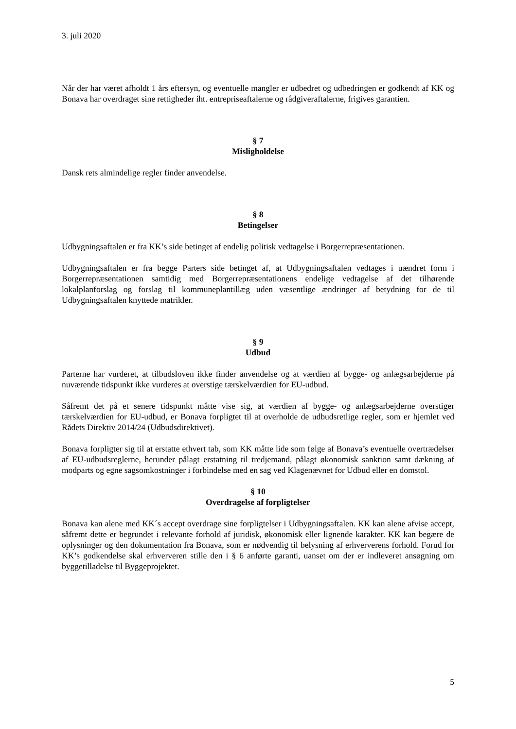3. juli 2020
Når der har været afholdt 1 års eftersyn, og eventuelle mangler er udbedret og udbedringen er godkendt af KK og Bonava har overdraget sine rettigheder iht. entrepriseaftalerne og rådgiveraftalerne, frigives garantien.
§ 7
Misligholdelse
Dansk rets almindelige regler finder anvendelse.
§ 8
Betingelser
Udbygningsaftalen er fra KK’s side betinget af endelig politisk vedtagelse i Borgerrepræsentationen.
Udbygningsaftalen er fra begge Parters side betinget af, at Udbygningsaftalen vedtages i uændret form i Borgerrepræsentationen samtidig med Borgerrepræsentationens endelige vedtagelse af det tilhørende lokalplanforslag og forslag til kommuneplantillæg uden væsentlige ændringer af betydning for de til Udbygningsaftalen knyttede matrikler.
§ 9
Udbud
Parterne har vurderet, at tilbudsloven ikke finder anvendelse og at værdien af bygge- og anlægsarbejderne på nuværende tidspunkt ikke vurderes at overstige tærskelværdien for EU-udbud.
Såfremt det på et senere tidspunkt måtte vise sig, at værdien af bygge- og anlægsarbejderne overstiger tærskelværdien for EU-udbud, er Bonava forpligtet til at overholde de udbudsretlige regler, som er hjemlet ved Rådets Direktiv 2014/24 (Udbudsdirektivet).
Bonava forpligter sig til at erstatte ethvert tab, som KK måtte lide som følge af Bonava’s eventuelle overtrædelser af EU-udbudsreglerne, herunder pålagt erstatning til tredjemand, pålagt økonomisk sanktion samt dækning af modparts og egne sagsomkostninger i forbindelse med en sag ved Klagenævnet for Udbud eller en domstol.
§ 10
Overdragelse af forpligtelser
Bonava kan alene med KK´s accept overdrage sine forpligtelser i Udbygningsaftalen. KK kan alene afvise accept, såfremt dette er begrundet i relevante forhold af juridisk, økonomisk eller lignende karakter. KK kan begære de oplysninger og den dokumentation fra Bonava, som er nødvendig til belysning af erhververens forhold. Forud for KK’s godkendelse skal erhververen stille den i § 6 anførte garanti, uanset om der er indleveret ansøgning om byggetilladelse til Byggeprojektet.
5